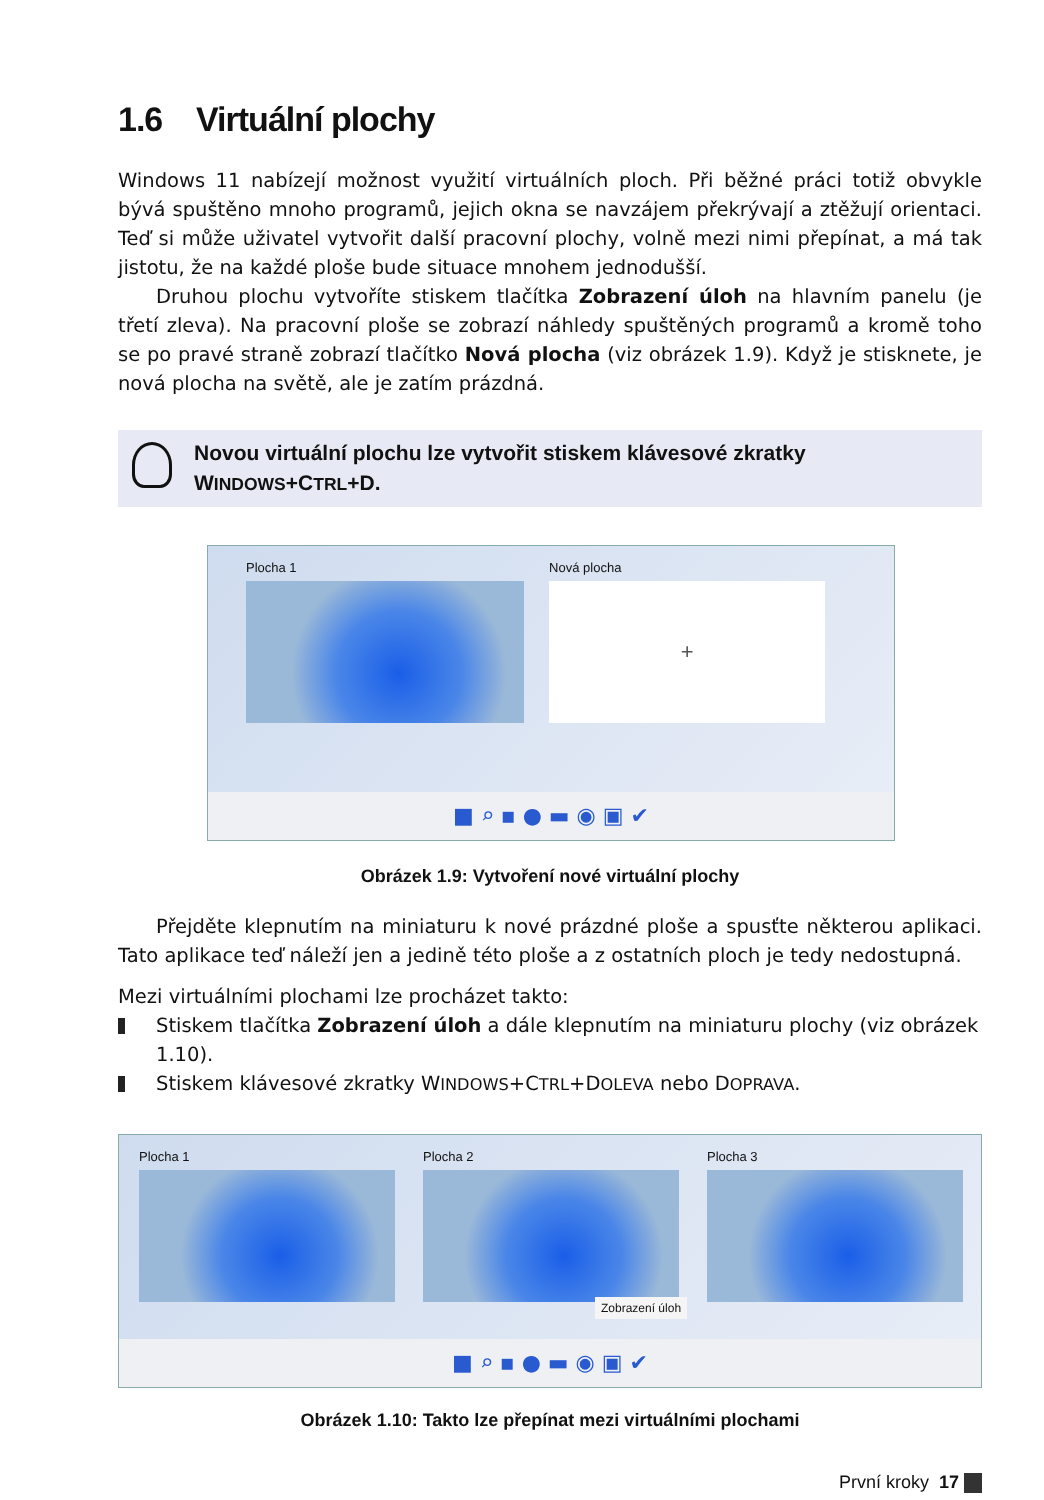1.6 Virtuální plochy
Windows 11 nabízejí možnost využití virtuálních ploch. Při běžné práci totiž obvykle bývá spuštěno mnoho programů, jejich okna se navzájem překrývají a ztěžují orientaci. Teď si může uživatel vytvořit další pracovní plochy, volně mezi nimi přepínat, a má tak jistotu, že na každé ploše bude situace mnohem jednodušší.
Druhou plochu vytvoříte stiskem tlačítka Zobrazení úloh na hlavním panelu (je třetí zleva). Na pracovní ploše se zobrazí náhledy spuštěných programů a kromě toho se po pravé straně zobrazí tlačítko Nová plocha (viz obrázek 1.9). Když je stisknete, je nová plocha na světě, ale je zatím prázdná.
Novou virtuální plochu lze vytvořit stiskem klávesové zkratky
WINDOWS+CTRL+D.
Plocha 1
Nová plocha
+
■ ⌕ ▪ ● ▬ ◉ ▣ ✔
Obrázek 1.9: Vytvoření nové virtuální plochy
Přejděte klepnutím na miniaturu k nové prázdné ploše a spusťte některou aplikaci. Tato aplikace teď náleží jen a jedině této ploše a z ostatních ploch je tedy nedostupná.
Mezi virtuálními plochami lze procházet takto:
Stiskem tlačítka Zobrazení úloh a dále klepnutím na miniaturu plochy (viz obrázek 1.10).
Stiskem klávesové zkratky WINDOWS+CTRL+DOLEVA nebo DOPRAVA.
Plocha 1 Plocha 2 Plocha 3
Zobrazení úloh
■ ⌕ ▪ ● ▬ ◉ ▣ ✔
Obrázek 1.10: Takto lze přepínat mezi virtuálními plochami
První kroky 17